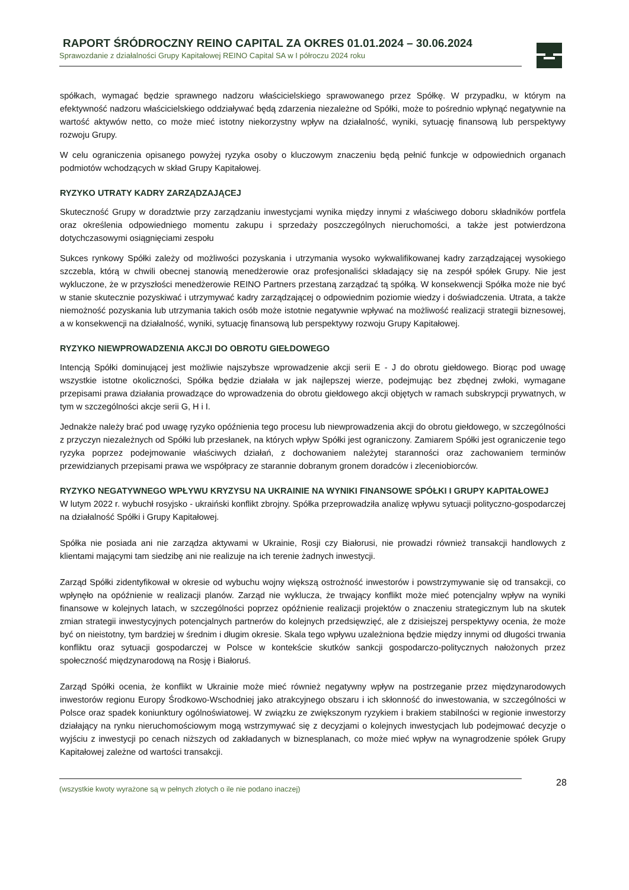RAPORT ŚRÓDROCZNY REINO CAPITAL ZA OKRES 01.01.2024 – 30.06.2024
Sprawozdanie z działalności Grupy Kapitałowej REINO Capital SA w I półroczu 2024 roku
spółkach, wymagać będzie sprawnego nadzoru właścicielskiego sprawowanego przez Spółkę. W przypadku, w którym na efektywność nadzoru właścicielskiego oddziaływać będą zdarzenia niezależne od Spółki, może to pośrednio wpłynąć negatywnie na wartość aktywów netto, co może mieć istotny niekorzystny wpływ na działalność, wyniki, sytuację finansową lub perspektywy rozwoju Grupy.
W celu ograniczenia opisanego powyżej ryzyka osoby o kluczowym znaczeniu będą pełnić funkcje w odpowiednich organach podmiotów wchodzących w skład Grupy Kapitałowej.
RYZYKO UTRATY KADRY ZARZĄDZAJĄCEJ
Skuteczność Grupy w doradztwie przy zarządzaniu inwestycjami wynika między innymi z właściwego doboru składników portfela oraz określenia odpowiedniego momentu zakupu i sprzedaży poszczególnych nieruchomości, a także jest potwierdzona dotychczasowymi osiągnięciami zespołu
Sukces rynkowy Spółki zależy od możliwości pozyskania i utrzymania wysoko wykwalifikowanej kadry zarządzającej wysokiego szczebla, którą w chwili obecnej stanowią menedżerowie oraz profesjonaliści składający się na zespół spółek Grupy. Nie jest wykluczone, że w przyszłości menedżerowie REINO Partners przestaną zarządzać tą spółką. W konsekwencji Spółka może nie być w stanie skutecznie pozyskiwać i utrzymywać kadry zarządzającej o odpowiednim poziomie wiedzy i doświadczenia. Utrata, a także niemożność pozyskania lub utrzymania takich osób może istotnie negatywnie wpływać na możliwość realizacji strategii biznesowej, a w konsekwencji na działalność, wyniki, sytuację finansową lub perspektywy rozwoju Grupy Kapitałowej.
RYZYKO NIEWPROWADZENIA AKCJI DO OBROTU GIEŁDOWEGO
Intencją Spółki dominującej jest możliwie najszybsze wprowadzenie akcji serii E - J do obrotu giełdowego. Biorąc pod uwagę wszystkie istotne okoliczności, Spółka będzie działała w jak najlepszej wierze, podejmując bez zbędnej zwłoki, wymagane przepisami prawa działania prowadzące do wprowadzenia do obrotu giełdowego akcji objętych w ramach subskrypcji prywatnych, w tym w szczególności akcje serii G, H i I.
Jednakże należy brać pod uwagę ryzyko opóźnienia tego procesu lub niewprowadzenia akcji do obrotu giełdowego, w szczególności z przyczyn niezależnych od Spółki lub przesłanek, na których wpływ Spółki jest ograniczony. Zamiarem Spółki jest ograniczenie tego ryzyka poprzez podejmowanie właściwych działań, z dochowaniem należytej staranności oraz zachowaniem terminów przewidzianych przepisami prawa we współpracy ze starannie dobranym gronem doradców i zleceniobiorców.
RYZYKO NEGATYWNEGO WPŁYWU KRYZYSU NA UKRAINIE NA WYNIKI FINANSOWE SPÓŁKI I GRUPY KAPITAŁOWEJ
W lutym 2022 r. wybuchł rosyjsko - ukraiński konflikt zbrojny. Spółka przeprowadziła analizę wpływu sytuacji polityczno-gospodarczej na działalność Spółki i Grupy Kapitałowej.
Spółka nie posiada ani nie zarządza aktywami w Ukrainie, Rosji czy Białorusi, nie prowadzi również transakcji handlowych z klientami mającymi tam siedzibę ani nie realizuje na ich terenie żadnych inwestycji.
Zarząd Spółki zidentyfikował w okresie od wybuchu wojny większą ostrożność inwestorów i powstrzymywanie się od transakcji, co wpłynęło na opóźnienie w realizacji planów. Zarząd nie wyklucza, że trwający konflikt może mieć potencjalny wpływ na wyniki finansowe w kolejnych latach, w szczególności poprzez opóźnienie realizacji projektów o znaczeniu strategicznym lub na skutek zmian strategii inwestycyjnych potencjalnych partnerów do kolejnych przedsięwzięć, ale z dzisiejszej perspektywy ocenia, że może być on nieistotny, tym bardziej w średnim i długim okresie. Skala tego wpływu uzależniona będzie między innymi od długości trwania konfliktu oraz sytuacji gospodarczej w Polsce w kontekście skutków sankcji gospodarczo-politycznych nałożonych przez społeczność międzynarodową na Rosję i Białoruś.
Zarząd Spółki ocenia, że konflikt w Ukrainie może mieć również negatywny wpływ na postrzeganie przez międzynarodowych inwestorów regionu Europy Środkowo-Wschodniej jako atrakcyjnego obszaru i ich skłonność do inwestowania, w szczególności w Polsce oraz spadek koniunktury ogólnoświatowej. W związku ze zwiększonym ryzykiem i brakiem stabilności w regionie inwestorzy działający na rynku nieruchomościowym mogą wstrzymywać się z decyzjami o kolejnych inwestycjach lub podejmować decyzje o wyjściu z inwestycji po cenach niższych od zakładanych w biznesplanach, co może mieć wpływ na wynagrodzenie spółek Grupy Kapitałowej zależne od wartości transakcji.
(wszystkie kwoty wyrażone są w pełnych złotych o ile nie podano inaczej) 28